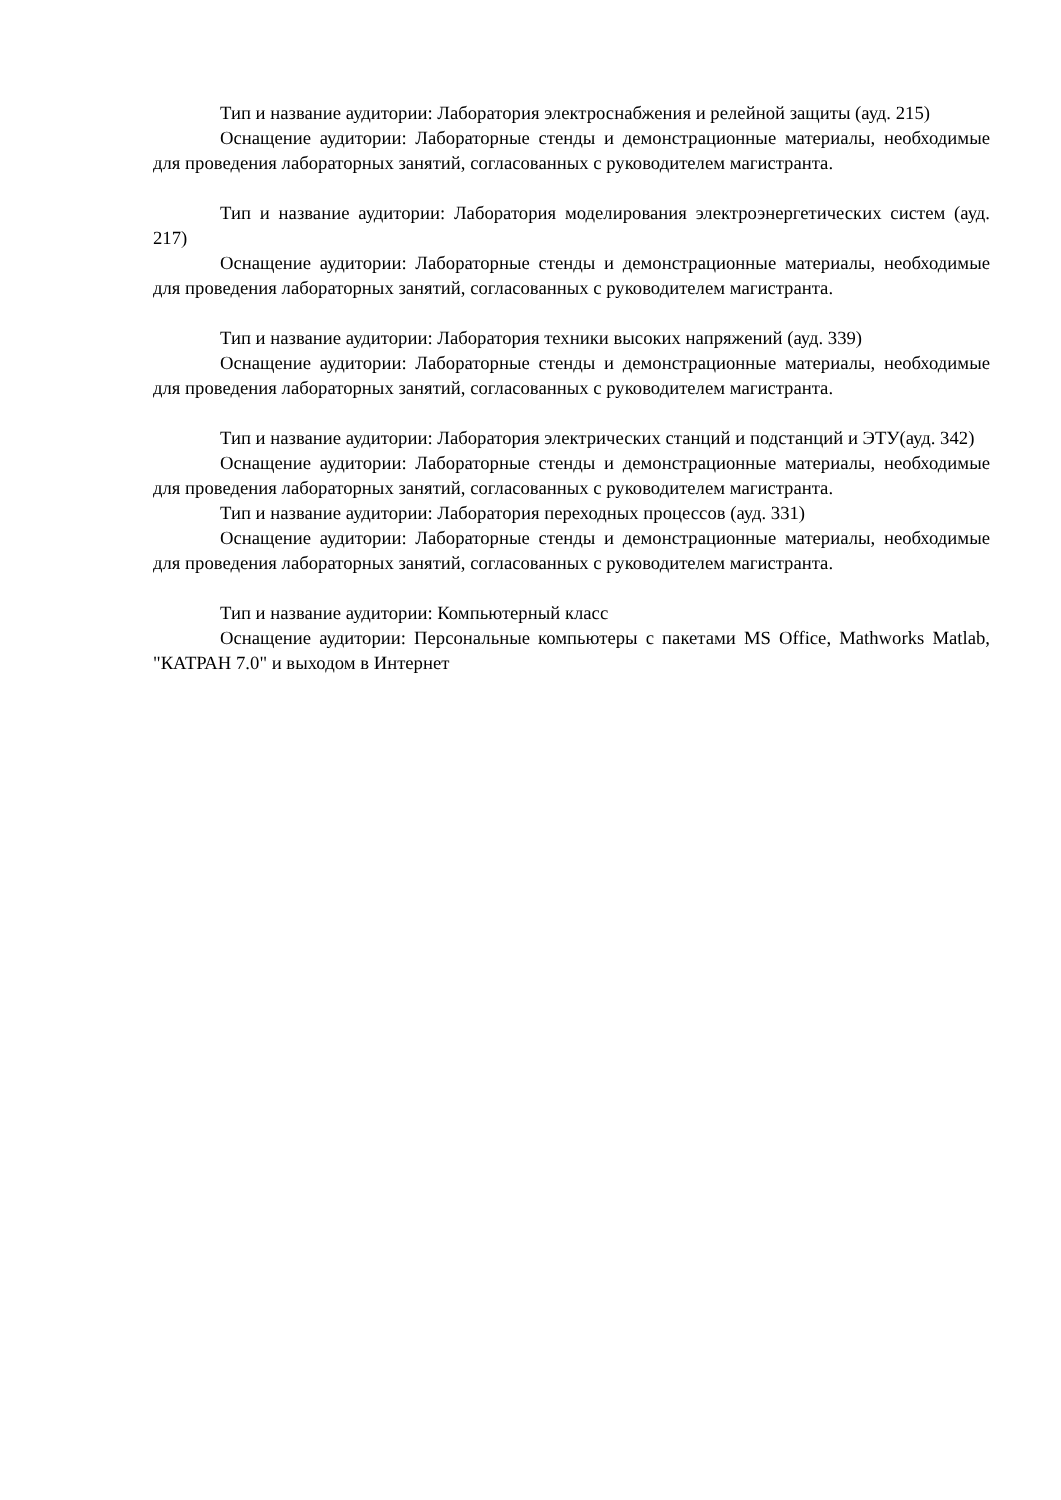Тип и название аудитории: Лаборатория электроснабжения и релейной защиты (ауд. 215)
Оснащение аудитории: Лабораторные стенды и демонстрационные материалы, необходимые для проведения лабораторных занятий, согласованных с руководителем магистранта.
Тип и название аудитории: Лаборатория моделирования электроэнергетических систем (ауд. 217)
Оснащение аудитории: Лабораторные стенды и демонстрационные материалы, необходимые для проведения лабораторных занятий, согласованных с руководителем магистранта.
Тип и название аудитории: Лаборатория техники высоких напряжений (ауд. 339)
Оснащение аудитории: Лабораторные стенды и демонстрационные материалы, необходимые для проведения лабораторных занятий, согласованных с руководителем магистранта.
Тип и название аудитории: Лаборатория электрических станций и подстанций и ЭТУ(ауд. 342)
Оснащение аудитории: Лабораторные стенды и демонстрационные материалы, необходимые для проведения лабораторных занятий, согласованных с руководителем магистранта.
Тип и название аудитории: Лаборатория переходных процессов (ауд. 331)
Оснащение аудитории: Лабораторные стенды и демонстрационные материалы, необходимые для проведения лабораторных занятий, согласованных с руководителем магистранта.
Тип и название аудитории: Компьютерный класс
Оснащение аудитории: Персональные компьютеры с пакетами MS Office, Mathworks Matlab, "КАТРАН 7.0" и выходом в Интернет